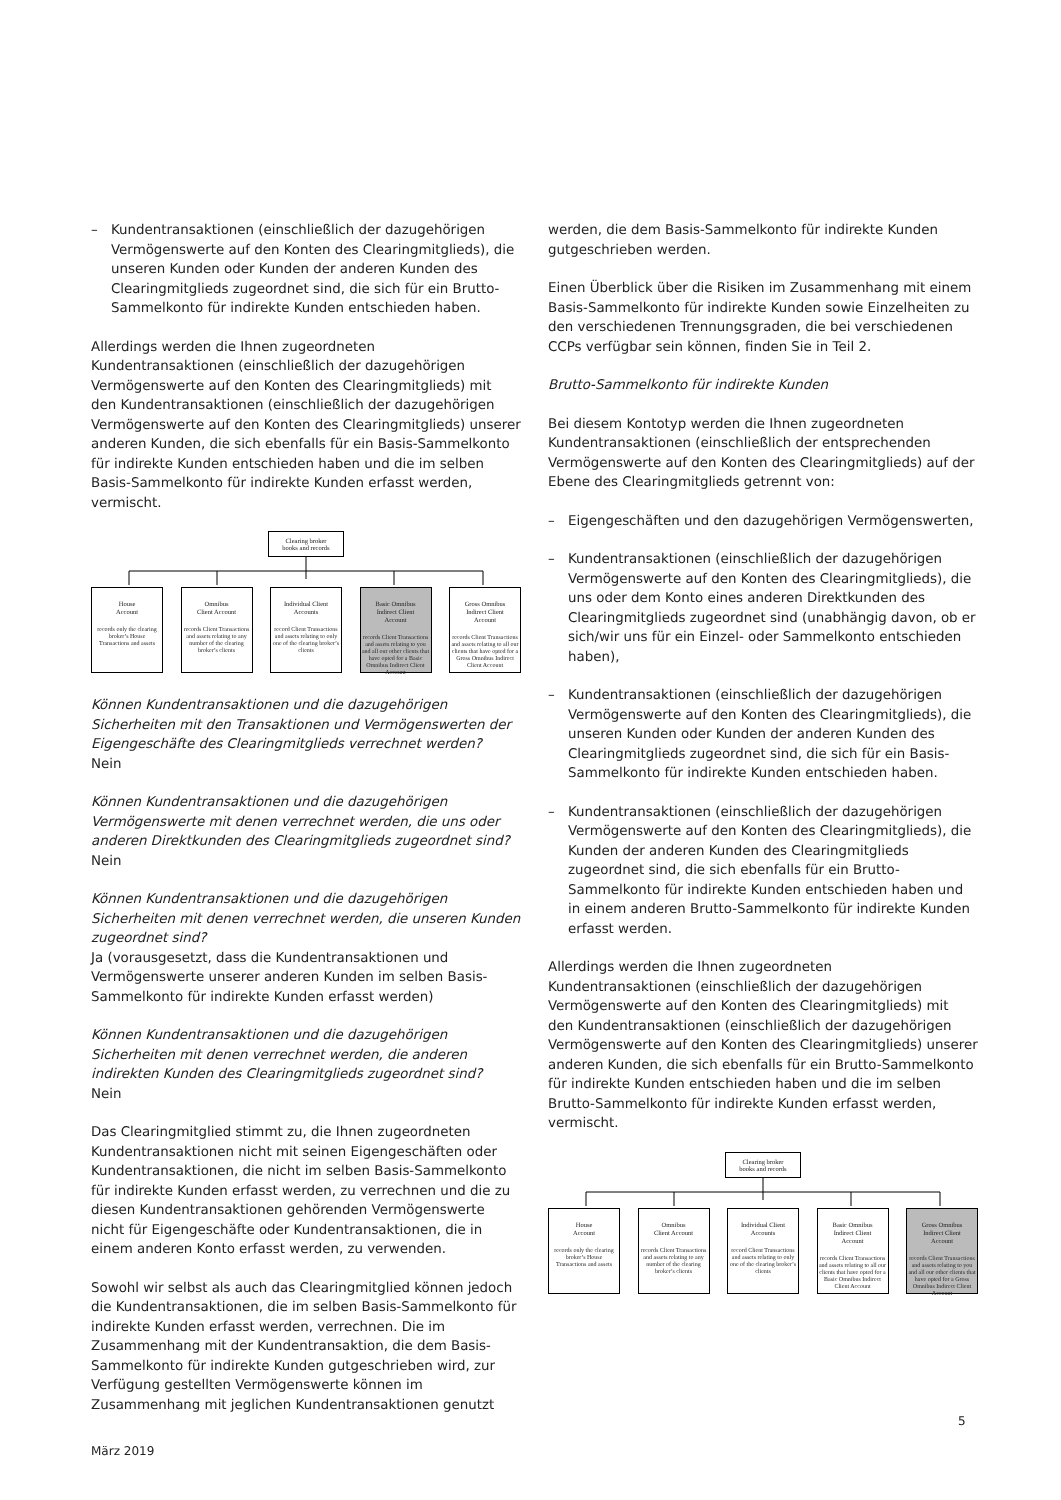– Kundentransaktionen (einschließlich der dazugehörigen Vermögenswerte auf den Konten des Clearingmitglieds), die unseren Kunden oder Kunden der anderen Kunden des Clearingmitglieds zugeordnet sind, die sich für ein Brutto-Sammelkonto für indirekte Kunden entschieden haben.
Allerdings werden die Ihnen zugeordneten Kundentransaktionen (einschließlich der dazugehörigen Vermögenswerte auf den Konten des Clearingmitglieds) mit den Kundentransaktionen (einschließlich der dazugehörigen Vermögenswerte auf den Konten des Clearingmitglieds) unserer anderen Kunden, die sich ebenfalls für ein Basis-Sammelkonto für indirekte Kunden entschieden haben und die im selben Basis-Sammelkonto für indirekte Kunden erfasst werden, vermischt.
Clearing broker
books and records
House
Account
records only the clearing broker’s House Transactions and assets
Omnibus
Client Account
records Client Transactions and assets relating to any number of the clearing broker’s clients
Individual Client
Accounts
record Client Transactions and assets relating to only one of the clearing broker’s clients
Basic Omnibus
Indirect Client
Account
records Client Transactions and assets relating to you and all our other clients that have opted for a Basic Omnibus Indirect Client Account
Gross Omnibus
Indirect Client
Account
records Client Transactions and assets relating to all our clients that have opted for a Gross Omnibus Indirect Client Account
Können Kundentransaktionen und die dazugehörigen Sicherheiten mit den Transaktionen und Vermögenswerten der Eigengeschäfte des Clearingmitglieds verrechnet werden?
Nein
Können Kundentransaktionen und die dazugehörigen Vermögenswerte mit denen verrechnet werden, die uns oder anderen Direktkunden des Clearingmitglieds zugeordnet sind?
Nein
Können Kundentransaktionen und die dazugehörigen Sicherheiten mit denen verrechnet werden, die unseren Kunden zugeordnet sind?
Ja (vorausgesetzt, dass die Kundentransaktionen und Vermögenswerte unserer anderen Kunden im selben Basis-Sammelkonto für indirekte Kunden erfasst werden)
Können Kundentransaktionen und die dazugehörigen Sicherheiten mit denen verrechnet werden, die anderen indirekten Kunden des Clearingmitglieds zugeordnet sind?
Nein
Das Clearingmitglied stimmt zu, die Ihnen zugeordneten Kundentransaktionen nicht mit seinen Eigengeschäften oder Kundentransaktionen, die nicht im selben Basis-Sammelkonto für indirekte Kunden erfasst werden, zu verrechnen und die zu diesen Kundentransaktionen gehörenden Vermögenswerte nicht für Eigengeschäfte oder Kundentransaktionen, die in einem anderen Konto erfasst werden, zu verwenden.
Sowohl wir selbst als auch das Clearingmitglied können jedoch die Kundentransaktionen, die im selben Basis-Sammelkonto für indirekte Kunden erfasst werden, verrechnen. Die im Zusammenhang mit der Kundentransaktion, die dem Basis-Sammelkonto für indirekte Kunden gutgeschrieben wird, zur Verfügung gestellten Vermögenswerte können im Zusammenhang mit jeglichen Kundentransaktionen genutzt
werden, die dem Basis-Sammelkonto für indirekte Kunden gutgeschrieben werden.
Einen Überblick über die Risiken im Zusammenhang mit einem Basis-Sammelkonto für indirekte Kunden sowie Einzelheiten zu den verschiedenen Trennungsgraden, die bei verschiedenen CCPs verfügbar sein können, finden Sie in Teil 2.
Brutto-Sammelkonto für indirekte Kunden
Bei diesem Kontotyp werden die Ihnen zugeordneten Kundentransaktionen (einschließlich der entsprechenden Vermögenswerte auf den Konten des Clearingmitglieds) auf der Ebene des Clearingmitglieds getrennt von:
– Eigengeschäften und den dazugehörigen Vermögenswerten,
– Kundentransaktionen (einschließlich der dazugehörigen Vermögenswerte auf den Konten des Clearingmitglieds), die uns oder dem Konto eines anderen Direktkunden des Clearingmitglieds zugeordnet sind (unabhängig davon, ob er sich/wir uns für ein Einzel- oder Sammelkonto entschieden haben),
– Kundentransaktionen (einschließlich der dazugehörigen Vermögenswerte auf den Konten des Clearingmitglieds), die unseren Kunden oder Kunden der anderen Kunden des Clearingmitglieds zugeordnet sind, die sich für ein Basis-Sammelkonto für indirekte Kunden entschieden haben.
– Kundentransaktionen (einschließlich der dazugehörigen Vermögenswerte auf den Konten des Clearingmitglieds), die Kunden der anderen Kunden des Clearingmitglieds zugeordnet sind, die sich ebenfalls für ein Brutto-Sammelkonto für indirekte Kunden entschieden haben und in einem anderen Brutto-Sammelkonto für indirekte Kunden erfasst werden.
Allerdings werden die Ihnen zugeordneten Kundentransaktionen (einschließlich der dazugehörigen Vermögenswerte auf den Konten des Clearingmitglieds) mit den Kundentransaktionen (einschließlich der dazugehörigen Vermögenswerte auf den Konten des Clearingmitglieds) unserer anderen Kunden, die sich ebenfalls für ein Brutto-Sammelkonto für indirekte Kunden entschieden haben und die im selben Brutto-Sammelkonto für indirekte Kunden erfasst werden, vermischt.
Clearing broker
books and records
House
Account
records only the clearing broker’s House Transactions and assets
Omnibus
Client Account
records Client Transactions and assets relating to any number of the clearing broker’s clients
Individual Client
Accounts
record Client Transactions and assets relating to only one of the clearing broker’s clients
Basic Omnibus
Indirect Client
Account
records Client Transactions and assets relating to all our clients that have opted for a Basic Omnibus Indirect Client Account
Gross Omnibus
Indirect Client
Account
records Client Transactions and assets relating to you and all our other clients that have opted for a Gross Omnibus Indirect Client Account
5
März 2019